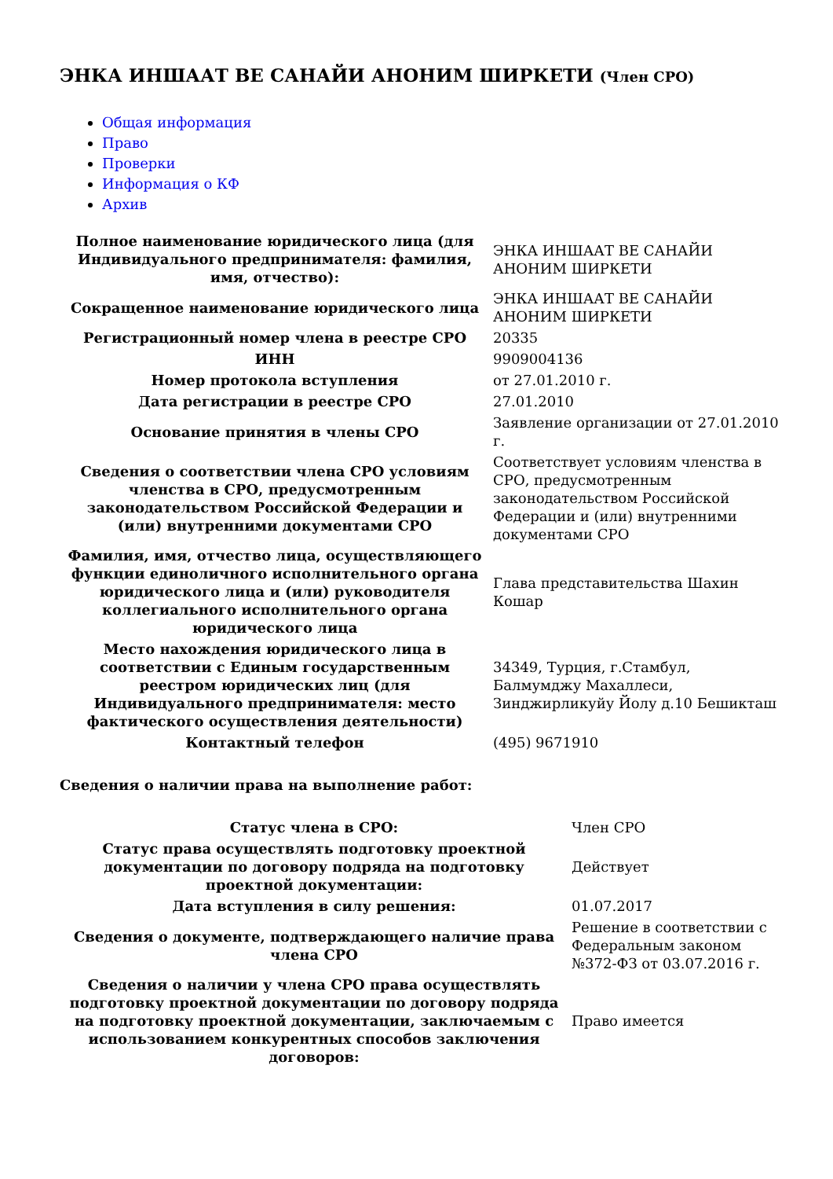ЭНКА ИНШААТ ВЕ САНАЙИ АНОНИМ ШИРКЕТИ (Член СРО)
Общая информация
Право
Проверки
Информация о КФ
Архив
| Полное наименование юридического лица (для Индивидуального предпринимателя: фамилия, имя, отчество): | ЭНКА ИНШААТ ВЕ САНАЙИ АНОНИМ ШИРКЕТИ |
| Сокращенное наименование юридического лица | ЭНКА ИНШААТ ВЕ САНАЙИ АНОНИМ ШИРКЕТИ |
| Регистрационный номер члена в реестре СРО | 20335 |
| ИНН | 9909004136 |
| Номер протокола вступления | от 27.01.2010 г. |
| Дата регистрации в реестре СРО | 27.01.2010 |
| Основание принятия в члены СРО | Заявление организации от 27.01.2010 г. |
| Сведения о соответствии члена СРО условиям членства в СРО, предусмотренным законодательством Российской Федерации и (или) внутренними документами СРО | Соответствует условиям членства в СРО, предусмотренным законодательством Российской Федерации и (или) внутренними документами СРО |
| Фамилия, имя, отчество лица, осуществляющего функции единоличного исполнительного органа юридического лица и (или) руководителя коллегиального исполнительного органа юридического лица | Глава представительства Шахин Кошар |
| Место нахождения юридического лица в соответствии с Единым государственным реестром юридических лиц (для Индивидуального предпринимателя: место фактического осуществления деятельности) | 34349, Турция, г.Стамбул, Балмумджу Махаллеси, Зинджирликуйу Йолу д.10 Бешикташ |
| Контактный телефон | (495) 9671910 |
Сведения о наличии права на выполнение работ:
| Статус члена в СРО: | Член СРО |
| Статус права осуществлять подготовку проектной документации по договору подряда на подготовку проектной документации: | Действует |
| Дата вступления в силу решения: | 01.07.2017 |
| Сведения о документе, подтверждающего наличие права члена СРО | Решение в соответствии с Федеральным законом №372-ФЗ от 03.07.2016 г. |
| Сведения о наличии у члена СРО права осуществлять подготовку проектной документации по договору подряда на подготовку проектной документации, заключаемым с использованием конкурентных способов заключения договоров: | Право имеется |